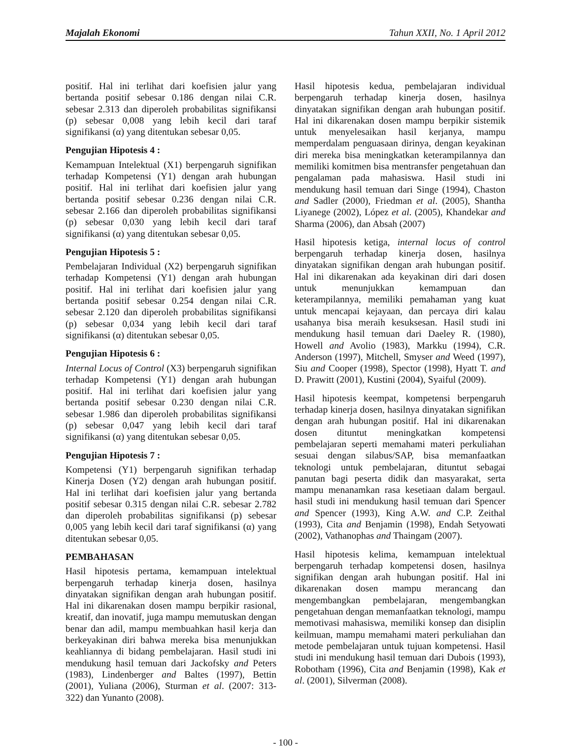Majalah Ekonomi Tahun XXII, No. 1 April 2012
positif. Hal ini terlihat dari koefisien jalur yang bertanda positif sebesar 0.186 dengan nilai C.R. sebesar 2.313 dan diperoleh probabilitas signifikansi (p) sebesar 0,008 yang lebih kecil dari taraf signifikansi (α) yang ditentukan sebesar 0,05.
Pengujian Hipotesis 4 :
Kemampuan Intelektual (X1) berpengaruh signifikan terhadap Kompetensi (Y1) dengan arah hubungan positif. Hal ini terlihat dari koefisien jalur yang bertanda positif sebesar 0.236 dengan nilai C.R. sebesar 2.166 dan diperoleh probabilitas signifikansi (p) sebesar 0,030 yang lebih kecil dari taraf signifikansi (α) yang ditentukan sebesar 0,05.
Pengujian Hipotesis 5 :
Pembelajaran Individual (X2) berpengaruh signifikan terhadap Kompetensi (Y1) dengan arah hubungan positif. Hal ini terlihat dari koefisien jalur yang bertanda positif sebesar 0.254 dengan nilai C.R. sebesar 2.120 dan diperoleh probabilitas signifikansi (p) sebesar 0,034 yang lebih kecil dari taraf signifikansi (α) ditentukan sebesar 0,05.
Pengujian Hipotesis 6 :
Internal Locus of Control (X3) berpengaruh signifikan terhadap Kompetensi (Y1) dengan arah hubungan positif. Hal ini terlihat dari koefisien jalur yang bertanda positif sebesar 0.230 dengan nilai C.R. sebesar 1.986 dan diperoleh probabilitas signifikansi (p) sebesar 0,047 yang lebih kecil dari taraf signifikansi (α) yang ditentukan sebesar 0,05.
Pengujian Hipotesis 7 :
Kompetensi (Y1) berpengaruh signifikan terhadap Kinerja Dosen (Y2) dengan arah hubungan positif. Hal ini terlihat dari koefisien jalur yang bertanda positif sebesar 0.315 dengan nilai C.R. sebesar 2.782 dan diperoleh probabilitas signifikansi (p) sebesar 0,005 yang lebih kecil dari taraf signifikansi (α) yang ditentukan sebesar 0,05.
PEMBAHASAN
Hasil hipotesis pertama, kemampuan intelektual berpengaruh terhadap kinerja dosen, hasilnya dinyatakan signifikan dengan arah hubungan positif. Hal ini dikarenakan dosen mampu berpikir rasional, kreatif, dan inovatif, juga mampu memutuskan dengan benar dan adil, mampu membuahkan hasil kerja dan berkeyakinan diri bahwa mereka bisa menunjukkan keahliannya di bidang pembelajaran. Hasil studi ini mendukung hasil temuan dari Jackofsky and Peters (1983), Lindenberger and Baltes (1997), Bettin (2001), Yuliana (2006), Sturman et al. (2007: 313-322) dan Yunanto (2008).
Hasil hipotesis kedua, pembelajaran individual berpengaruh terhadap kinerja dosen, hasilnya dinyatakan signifikan dengan arah hubungan positif. Hal ini dikarenakan dosen mampu berpikir sistemik untuk menyelesaikan hasil kerjanya, mampu memperdalam penguasaan dirinya, dengan keyakinan diri mereka bisa meningkatkan keterampilannya dan memiliki komitmen bisa mentransfer pengetahuan dan pengalaman pada mahasiswa. Hasil studi ini mendukung hasil temuan dari Singe (1994), Chaston and Sadler (2000), Friedman et al. (2005), Shantha Liyanege (2002), López et al. (2005), Khandekar and Sharma (2006), dan Absah (2007)
Hasil hipotesis ketiga, internal locus of control berpengaruh terhadap kinerja dosen, hasilnya dinyatakan signifikan dengan arah hubungan positif. Hal ini dikarenakan ada keyakinan diri dari dosen untuk menunjukkan kemampuan dan keterampilannya, memiliki pemahaman yang kuat untuk mencapai kejayaan, dan percaya diri kalau usahanya bisa meraih kesuksesan. Hasil studi ini mendukung hasil temuan dari Daeley R. (1980), Howell and Avolio (1983), Markku (1994), C.R. Anderson (1997), Mitchell, Smyser and Weed (1997), Siu and Cooper (1998), Spector (1998), Hyatt T. and D. Prawitt (2001), Kustini (2004), Syaiful (2009).
Hasil hipotesis keempat, kompetensi berpengaruh terhadap kinerja dosen, hasilnya dinyatakan signifikan dengan arah hubungan positif. Hal ini dikarenakan dosen dituntut meningkatkan kompetensi pembelajaran seperti memahami materi perkuliahan sesuai dengan silabus/SAP, bisa memanfaatkan teknologi untuk pembelajaran, dituntut sebagai panutan bagi peserta didik dan masyarakat, serta mampu menanamkan rasa kesetiaan dalam bergaul. hasil studi ini mendukung hasil temuan dari Spencer and Spencer (1993), King A.W. and C.P. Zeithal (1993), Cita and Benjamin (1998), Endah Setyowati (2002), Vathanophas and Thaingam (2007).
Hasil hipotesis kelima, kemampuan intelektual berpengaruh terhadap kompetensi dosen, hasilnya signifikan dengan arah hubungan positif. Hal ini dikarenakan dosen mampu merancang dan mengembangkan pembelajaran, mengembangkan pengetahuan dengan memanfaatkan teknologi, mampu memotivasi mahasiswa, memiliki konsep dan disiplin keilmuan, mampu memahami materi perkuliahan dan metode pembelajaran untuk tujuan kompetensi. Hasil studi ini mendukung hasil temuan dari Dubois (1993), Robotham (1996), Cita and Benjamin (1998), Kak et al. (2001), Silverman (2008).
- 100 -